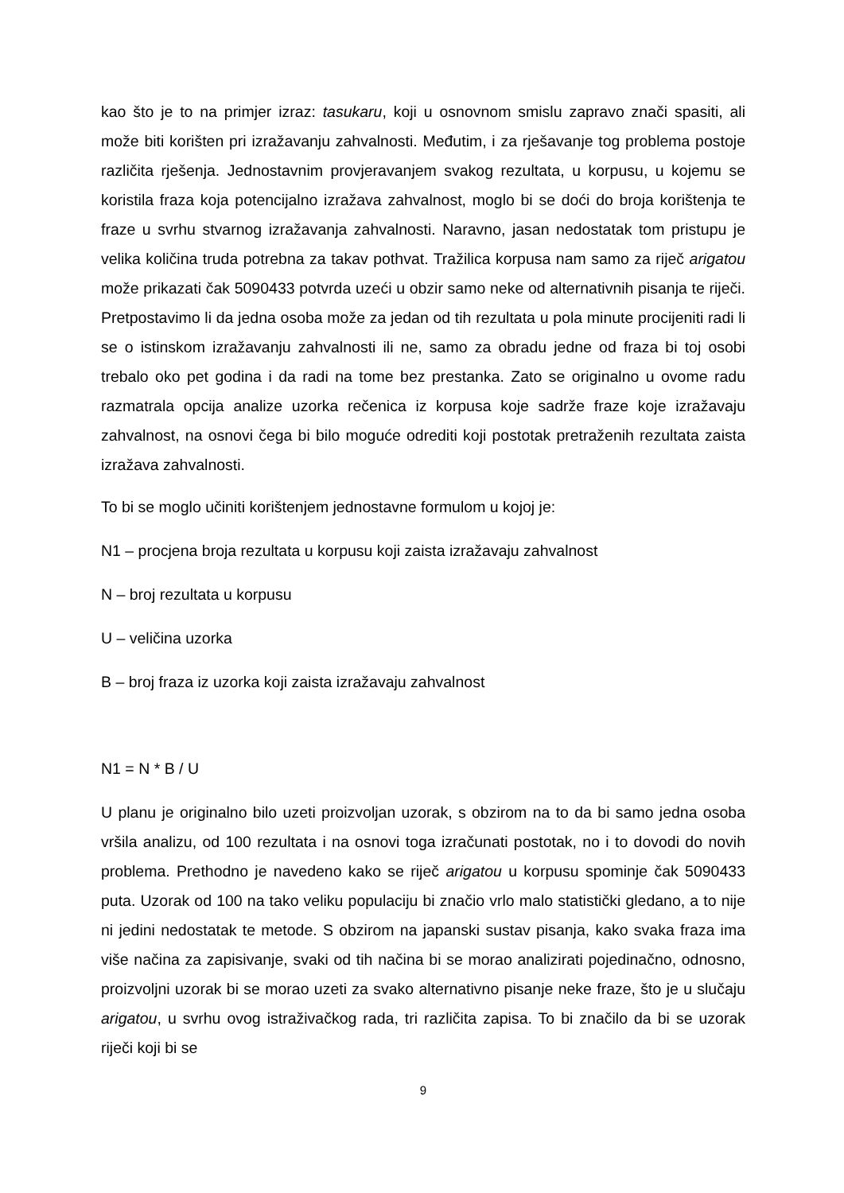kao što je to na primjer izraz: tasukaru, koji u osnovnom smislu zapravo znači spasiti, ali može biti korišten pri izražavanju zahvalnosti. Međutim, i za rješavanje tog problema postoje različita rješenja. Jednostavnim provjeravanjem svakog rezultata, u korpusu, u kojemu se koristila fraza koja potencijalno izražava zahvalnost, moglo bi se doći do broja korištenja te fraze u svrhu stvarnog izražavanja zahvalnosti. Naravno, jasan nedostatak tom pristupu je velika količina truda potrebna za takav pothvat. Tražilica korpusa nam samo za riječ arigatou može prikazati čak 5090433 potvrda uzeći u obzir samo neke od alternativnih pisanja te riječi. Pretpostavimo li da jedna osoba može za jedan od tih rezultata u pola minute procijeniti radi li se o istinskom izražavanju zahvalnosti ili ne, samo za obradu jedne od fraza bi toj osobi trebalo oko pet godina i da radi na tome bez prestanka. Zato se originalno u ovome radu razmatrala opcija analize uzorka rečenica iz korpusa koje sadrže fraze koje izražavaju zahvalnost, na osnovi čega bi bilo moguće odrediti koji postotak pretraženih rezultata zaista izražava zahvalnosti.
To bi se moglo učiniti korištenjem jednostavne formulom u kojoj je:
N1 – procjena broja rezultata u korpusu koji zaista izražavaju zahvalnost
N – broj rezultata u korpusu
U – veličina uzorka
B – broj fraza iz uzorka koji zaista izražavaju zahvalnost
N1 = N * B / U
U planu je originalno bilo uzeti proizvoljan uzorak, s obzirom na to da bi samo jedna osoba vršila analizu, od 100 rezultata i na osnovi toga izračunati postotak, no i to dovodi do novih problema. Prethodno je navedeno kako se riječ arigatou u korpusu spominje čak 5090433 puta. Uzorak od 100 na tako veliku populaciju bi značio vrlo malo statistički gledano, a to nije ni jedini nedostatak te metode. S obzirom na japanski sustav pisanja, kako svaka fraza ima više načina za zapisivanje, svaki od tih načina bi se morao analizirati pojedinačno, odnosno, proizvoljni uzorak bi se morao uzeti za svako alternativno pisanje neke fraze, što je u slučaju arigatou, u svrhu ovog istraživačkog rada, tri različita zapisa. To bi značilo da bi se uzorak riječi koji bi se
9